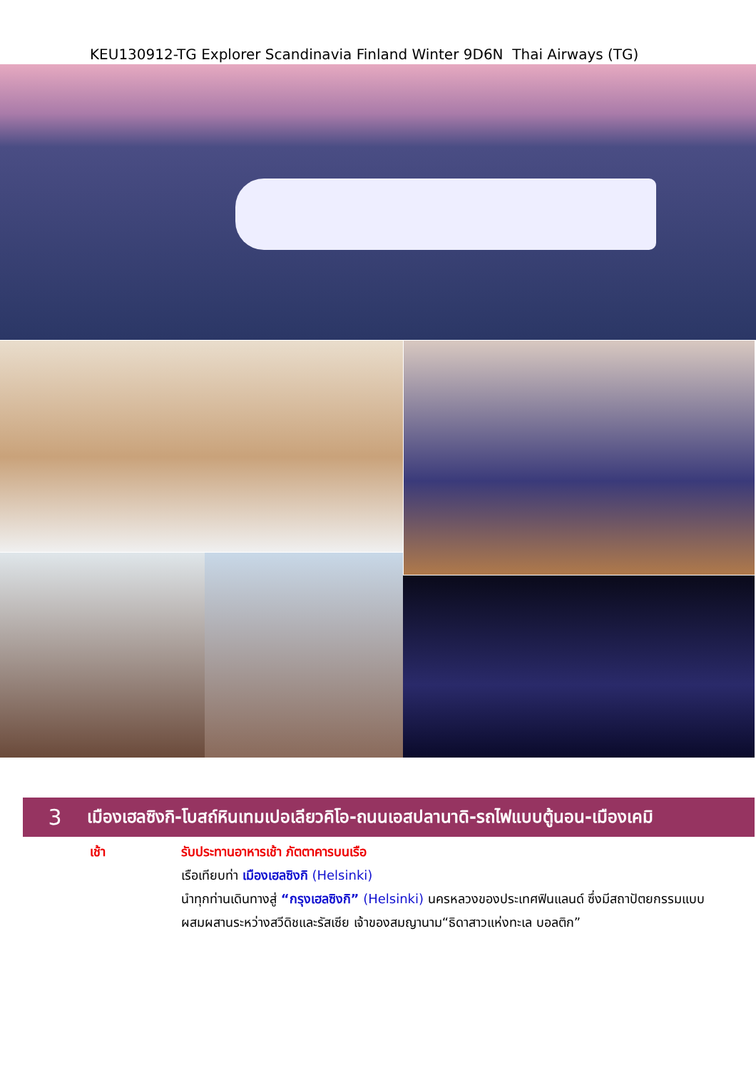KEU130912-TG Explorer Scandinavia Finland Winter 9D6N Thai Airways (TG)
3 เมืองเฮลซิงกิ-โบสถ์หินเทมเปอเลียวคิโอ-ถนนเอสปลานาดิ-รถไฟแบบตู้นอน-เมืองเคมิ
เช้า รับประทานอาหารเช้า ภัตตาคารบนเรือ
เรือเทียบท่า เมืองเฮลซิงกิ (Helsinki)
นำทุกท่านเดินทางสู่ “กรุงเฮลซิงกิ” (Helsinki) นครหลวงของประเทศฟินแลนด์ ซึ่งมีสถาปัตยกรรมแบบ ผสมผสานระหว่างสวีดิชและรัสเซีย เจ้าของสมญานาม“ธิดาสาวแห่งทะเล บอลติก”